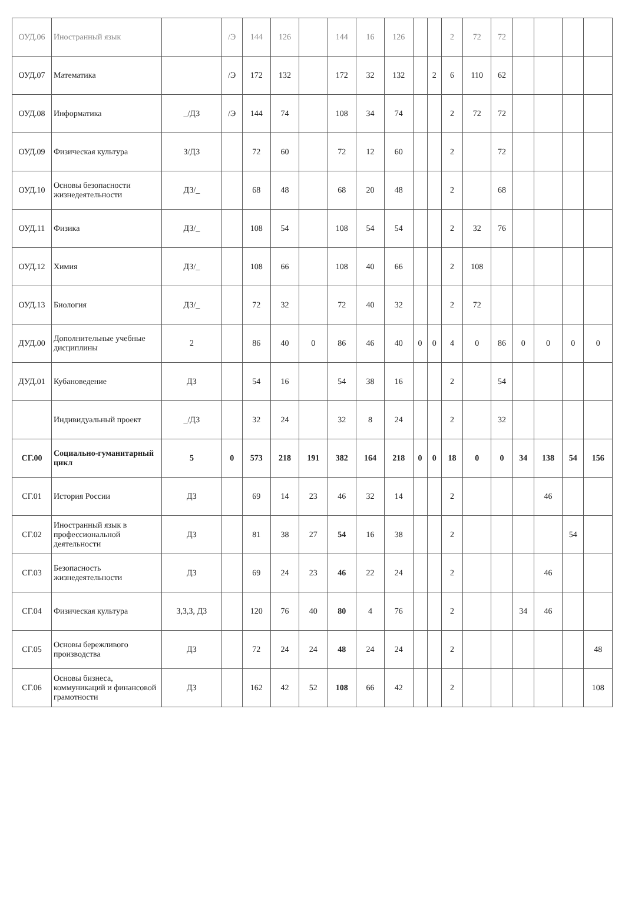| ОУД.06 | Иностранный язык | | /Э | 144 | 126 | | 144 | 16 | 126 | | | 2 | 72 | 72 | | | | |
| ОУД.07 | Математика | | /Э | 172 | 132 | | 172 | 32 | 132 | | 2 | 6 | 110 | 62 | | | | |
| ОУД.08 | Информатика | _/ДЗ | /Э | 144 | 74 | | 108 | 34 | 74 | | | 2 | 72 | 72 | | | | |
| ОУД.09 | Физическая культура | З/ДЗ | | 72 | 60 | | 72 | 12 | 60 | | | 2 | | 72 | | | | |
| ОУД.10 | Основы безопасности жизнедеятельности | ДЗ/_ | | 68 | 48 | | 68 | 20 | 48 | | | 2 | | 68 | | | | |
| ОУД.11 | Физика | ДЗ/_ | | 108 | 54 | | 108 | 54 | 54 | | | 2 | 32 | 76 | | | | |
| ОУД.12 | Химия | ДЗ/_ | | 108 | 66 | | 108 | 40 | 66 | | | 2 | 108 | | | | | |
| ОУД.13 | Биология | ДЗ/_ | | 72 | 32 | | 72 | 40 | 32 | | | 2 | 72 | | | | | |
| ДУД.00 | Дополнительные учебные дисциплины | 2 | | 86 | 40 | 0 | 86 | 46 | 40 | 0 | 0 | 4 | 0 | 86 | 0 | 0 | 0 | 0 |
| ДУД.01 | Кубановедение | ДЗ | | 54 | 16 | | 54 | 38 | 16 | | | 2 | | 54 | | | | |
| | Индивидуальный проект | _/ДЗ | | 32 | 24 | | 32 | 8 | 24 | | | 2 | | 32 | | | | |
| СГ.00 | Социально-гуманитарный цикл | 5 | 0 | 573 | 218 | 191 | 382 | 164 | 218 | 0 | 0 | 18 | 0 | 0 | 34 | 138 | 54 | 156 |
| СГ.01 | История России | ДЗ | | 69 | 14 | 23 | 46 | 32 | 14 | | | 2 | | | | 46 | | |
| СГ.02 | Иностранный язык в профессиональной деятельности | ДЗ | | 81 | 38 | 27 | 54 | 16 | 38 | | | 2 | | | | | 54 | |
| СГ.03 | Безопасность жизнедеятельности | ДЗ | | 69 | 24 | 23 | 46 | 22 | 24 | | | 2 | | | | 46 | | |
| СГ.04 | Физическая культура | З,З,З, ДЗ | | 120 | 76 | 40 | 80 | 4 | 76 | | | 2 | | | 34 | 46 | | |
| СГ.05 | Основы бережливого производства | ДЗ | | 72 | 24 | 24 | 48 | 24 | 24 | | | 2 | | | | | | 48 |
| СГ.06 | Основы бизнеса, коммуникаций и финансовой грамотности | ДЗ | | 162 | 42 | 52 | 108 | 66 | 42 | | | 2 | | | | | | 108 |